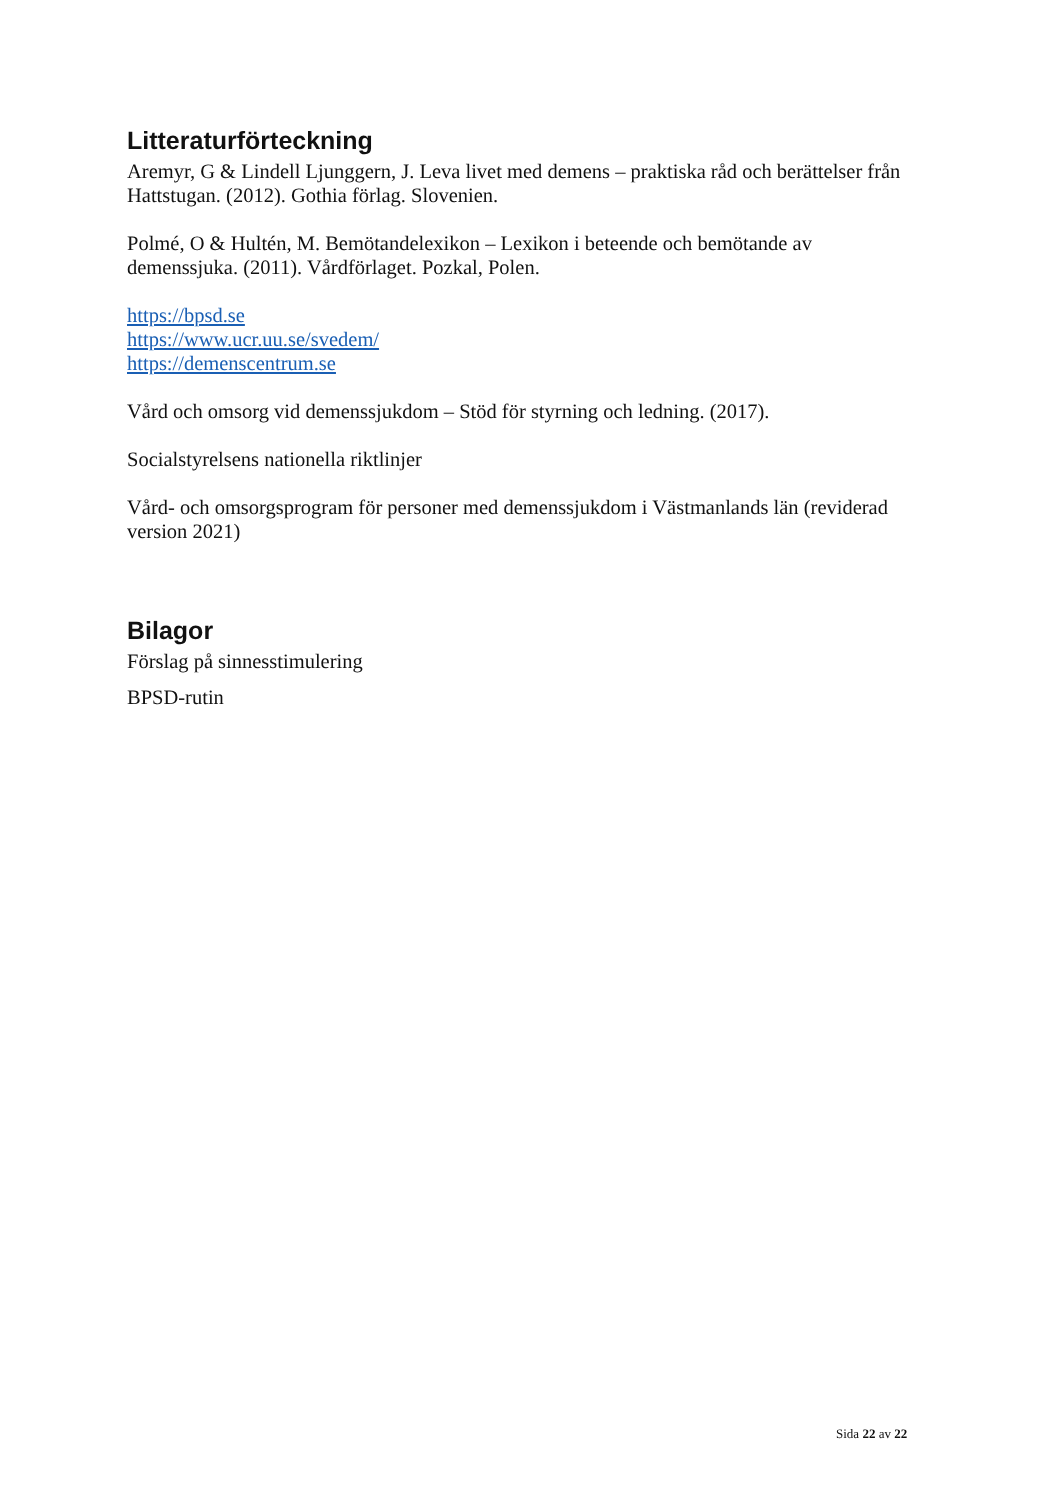Litteraturförteckning
Aremyr, G & Lindell Ljunggern, J. Leva livet med demens – praktiska råd och berättelser från Hattstugan. (2012). Gothia förlag. Slovenien.
Polmé, O & Hultén, M. Bemötandelexikon – Lexikon i beteende och bemötande av demenssjuka. (2011). Vårdförlaget. Pozkal, Polen.
https://bpsd.se
https://www.ucr.uu.se/svedem/
https://demenscentrum.se
Vård och omsorg vid demenssjukdom – Stöd för styrning och ledning. (2017).
Socialstyrelsens nationella riktlinjer
Vård- och omsorgsprogram för personer med demenssjukdom i Västmanlands län (reviderad version 2021)
Bilagor
Förslag på sinnesstimulering
BPSD-rutin
Sida 22 av 22